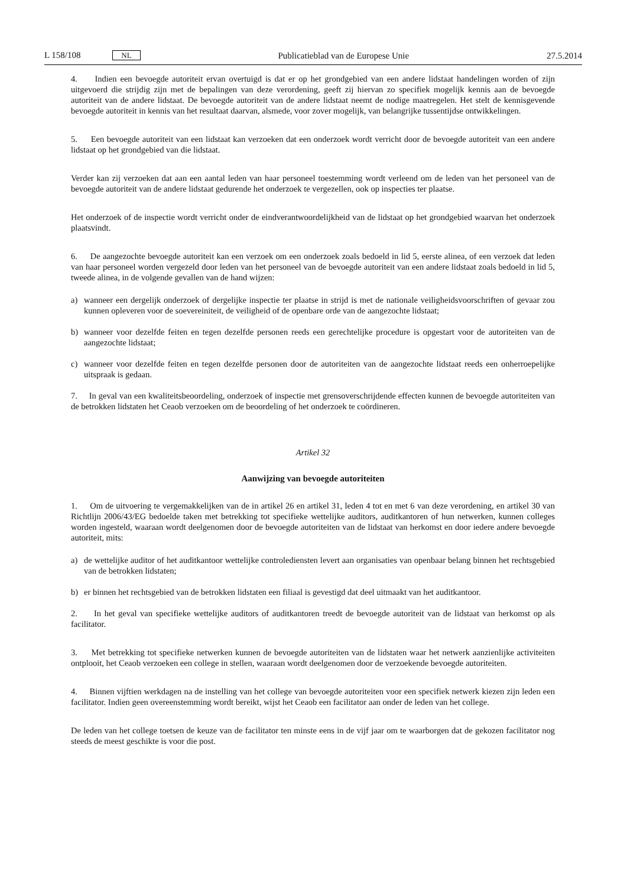L 158/108 NL Publicatieblad van de Europese Unie 27.5.2014
4. Indien een bevoegde autoriteit ervan overtuigd is dat er op het grondgebied van een andere lidstaat handelingen worden of zijn uitgevoerd die strijdig zijn met de bepalingen van deze verordening, geeft zij hiervan zo specifiek mogelijk kennis aan de bevoegde autoriteit van de andere lidstaat. De bevoegde autoriteit van de andere lidstaat neemt de nodige maatregelen. Het stelt de kennisgevende bevoegde autoriteit in kennis van het resultaat daarvan, alsmede, voor zover mogelijk, van belangrijke tussentijdse ontwikkelingen.
5. Een bevoegde autoriteit van een lidstaat kan verzoeken dat een onderzoek wordt verricht door de bevoegde autoriteit van een andere lidstaat op het grondgebied van die lidstaat.
Verder kan zij verzoeken dat aan een aantal leden van haar personeel toestemming wordt verleend om de leden van het personeel van de bevoegde autoriteit van de andere lidstaat gedurende het onderzoek te vergezellen, ook op inspecties ter plaatse.
Het onderzoek of de inspectie wordt verricht onder de eindverantwoordelijkheid van de lidstaat op het grondgebied waarvan het onderzoek plaatsvindt.
6. De aangezochte bevoegde autoriteit kan een verzoek om een onderzoek zoals bedoeld in lid 5, eerste alinea, of een verzoek dat leden van haar personeel worden vergezeld door leden van het personeel van de bevoegde autoriteit van een andere lidstaat zoals bedoeld in lid 5, tweede alinea, in de volgende gevallen van de hand wijzen:
a) wanneer een dergelijk onderzoek of dergelijke inspectie ter plaatse in strijd is met de nationale veiligheidsvoorschriften of gevaar zou kunnen opleveren voor de soevereiniteit, de veiligheid of de openbare orde van de aangezochte lidstaat;
b) wanneer voor dezelfde feiten en tegen dezelfde personen reeds een gerechtelijke procedure is opgestart voor de autoriteiten van de aangezochte lidstaat;
c) wanneer voor dezelfde feiten en tegen dezelfde personen door de autoriteiten van de aangezochte lidstaat reeds een onherroepelijke uitspraak is gedaan.
7. In geval van een kwaliteitsbeoordeling, onderzoek of inspectie met grensoverschrijdende effecten kunnen de bevoegde autoriteiten van de betrokken lidstaten het Ceaob verzoeken om de beoordeling of het onderzoek te coördineren.
Artikel 32
Aanwijzing van bevoegde autoriteiten
1. Om de uitvoering te vergemakkelijken van de in artikel 26 en artikel 31, leden 4 tot en met 6 van deze verordening, en artikel 30 van Richtlijn 2006/43/EG bedoelde taken met betrekking tot specifieke wettelijke auditors, auditkantoren of hun netwerken, kunnen colleges worden ingesteld, waaraan wordt deelgenomen door de bevoegde autoriteiten van de lidstaat van herkomst en door iedere andere bevoegde autoriteit, mits:
a) de wettelijke auditor of het auditkantoor wettelijke controlediensten levert aan organisaties van openbaar belang binnen het rechtsgebied van de betrokken lidstaten;
b) er binnen het rechtsgebied van de betrokken lidstaten een filiaal is gevestigd dat deel uitmaakt van het auditkantoor.
2. In het geval van specifieke wettelijke auditors of auditkantoren treedt de bevoegde autoriteit van de lidstaat van herkomst op als facilitator.
3. Met betrekking tot specifieke netwerken kunnen de bevoegde autoriteiten van de lidstaten waar het netwerk aanzienlijke activiteiten ontplooit, het Ceaob verzoeken een college in stellen, waaraan wordt deelgenomen door de verzoekende bevoegde autoriteiten.
4. Binnen vijftien werkdagen na de instelling van het college van bevoegde autoriteiten voor een specifiek netwerk kiezen zijn leden een facilitator. Indien geen overeenstemming wordt bereikt, wijst het Ceaob een facilitator aan onder de leden van het college.
De leden van het college toetsen de keuze van de facilitator ten minste eens in de vijf jaar om te waarborgen dat de gekozen facilitator nog steeds de meest geschikte is voor die post.